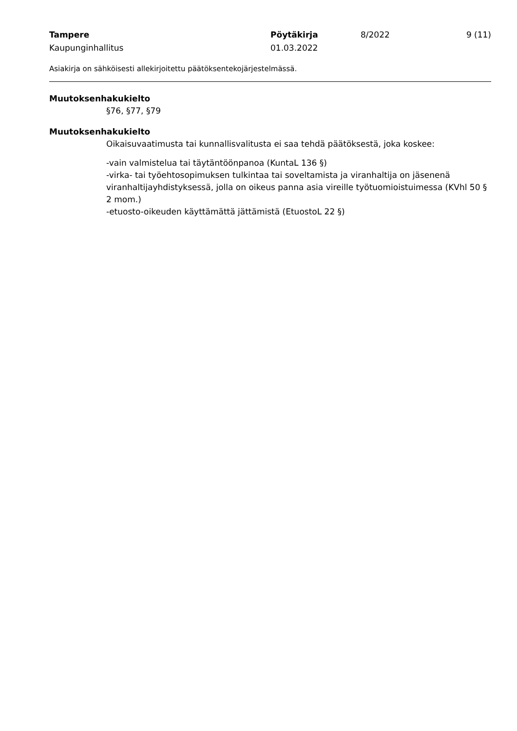Tampere Pöytäkirja 8/2022 9 (11)
Kaupunginhallitus 01.03.2022
Asiakirja on sähköisesti allekirjoitettu päätöksentekojärjestelmässä.
Muutoksenhakukielto
§76, §77, §79
Muutoksenhakukielto
Oikaisuvaatimusta tai kunnallisvalitusta ei saa tehdä päätöksestä, joka koskee:
-vain valmistelua tai täytäntöönpanoa (KuntaL 136 §)
-virka- tai työehtosopimuksen tulkintaa tai soveltamista ja viranhaltija on jäsenenä viranhaltijayhdistyksessä, jolla on oikeus panna asia vireille työtuomioistuimessa (KVhl 50 § 2 mom.)
-etuosto-oikeuden käyttämättä jättämistä (EtuostoL 22 §)